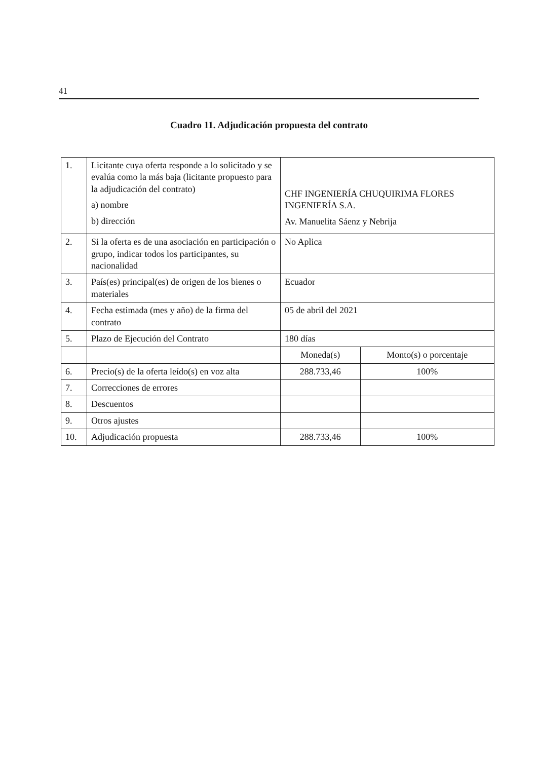41
Cuadro 11. Adjudicación propuesta del contrato
| 1. | Licitante cuya oferta responde a lo solicitado y se evalúa como la más baja (licitante propuesto para la adjudicación del contrato) a) nombre b) dirección | CHF INGENIERÍA CHUQUIRIMA FLORES INGENIERÍA S.A. Av. Manuelita Sáenz y Nebrija | |
| 2. | Si la oferta es de una asociación en participación o grupo, indicar todos los participantes, su nacionalidad | No Aplica | |
| 3. | País(es) principal(es) de origen de los bienes o materiales | Ecuador | |
| 4. | Fecha estimada (mes y año) de la firma del contrato | 05 de abril del 2021 | |
| 5. | Plazo de Ejecución del Contrato | 180 días | |
| | | Moneda(s) | Monto(s) o porcentaje |
| 6. | Precio(s) de la oferta leído(s) en voz alta | 288.733,46 | 100% |
| 7. | Correcciones de errores | | |
| 8. | Descuentos | | |
| 9. | Otros ajustes | | |
| 10. | Adjudicación propuesta | 288.733,46 | 100% |